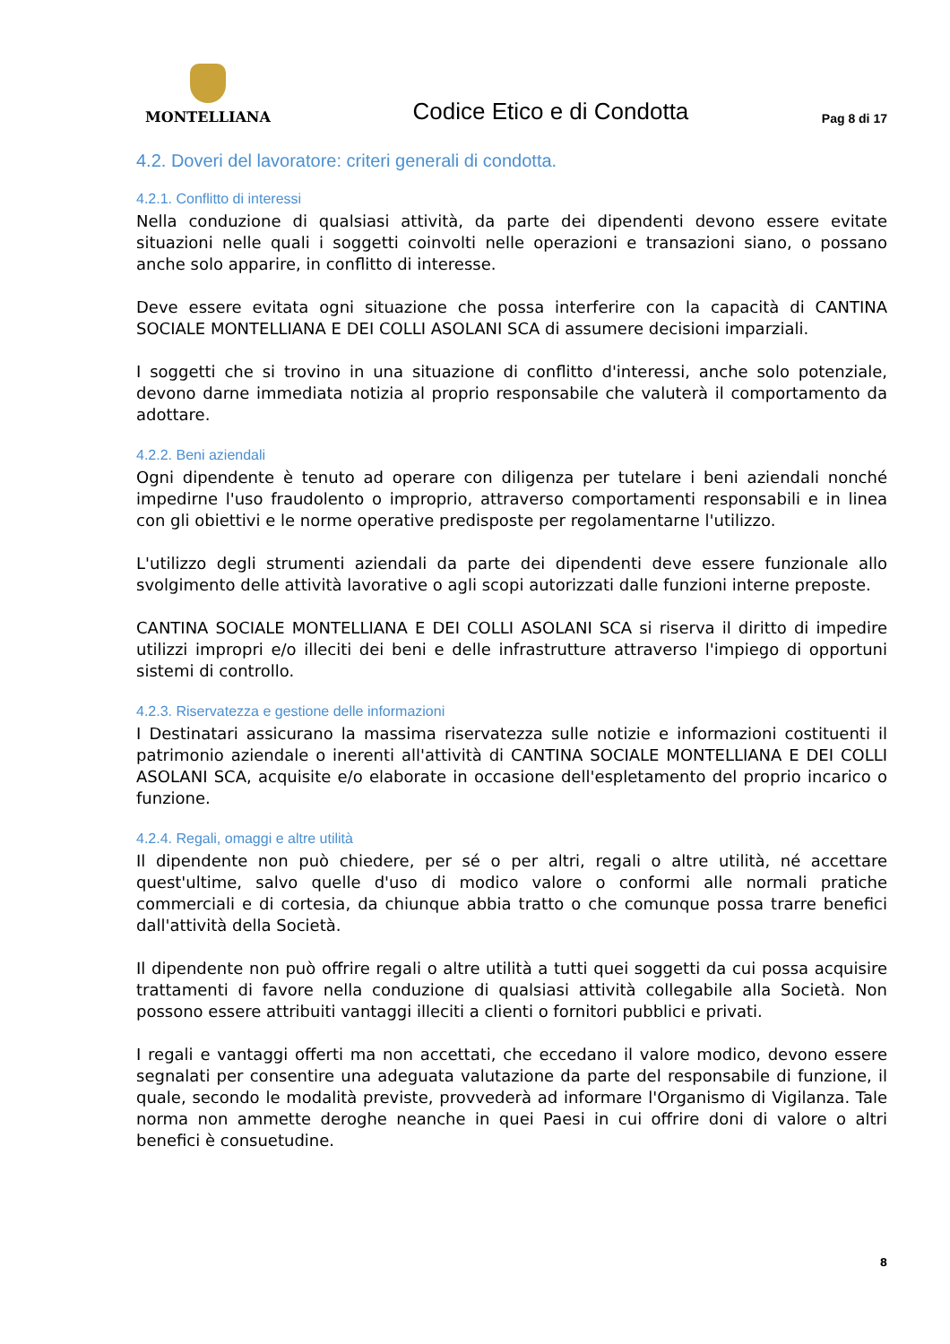MONTELLIANA
Codice Etico e di Condotta
Pag 8 di 17
4.2. Doveri del lavoratore: criteri generali di condotta.
4.2.1. Conflitto di interessi
Nella conduzione di qualsiasi attività, da parte dei dipendenti devono essere evitate situazioni nelle quali i soggetti coinvolti nelle operazioni e transazioni siano, o possano anche solo apparire, in conflitto di interesse.
Deve essere evitata ogni situazione che possa interferire con la capacità di CANTINA SOCIALE MONTELLIANA E DEI COLLI ASOLANI SCA di assumere decisioni imparziali.
I soggetti che si trovino in una situazione di conflitto d'interessi, anche solo potenziale, devono darne immediata notizia al proprio responsabile che valuterà il comportamento da adottare.
4.2.2. Beni aziendali
Ogni dipendente è tenuto ad operare con diligenza per tutelare i beni aziendali nonché impedirne l'uso fraudolento o improprio, attraverso comportamenti responsabili e in linea con gli obiettivi e le norme operative predisposte per regolamentarne l'utilizzo.
L'utilizzo degli strumenti aziendali da parte dei dipendenti deve essere funzionale allo svolgimento delle attività lavorative o agli scopi autorizzati dalle funzioni interne preposte.
CANTINA SOCIALE MONTELLIANA E DEI COLLI ASOLANI SCA si riserva il diritto di impedire utilizzi impropri e/o illeciti dei beni e delle infrastrutture attraverso l'impiego di opportuni sistemi di controllo.
4.2.3. Riservatezza e gestione delle informazioni
I Destinatari assicurano la massima riservatezza sulle notizie e informazioni costituenti il patrimonio aziendale o inerenti all'attività di CANTINA SOCIALE MONTELLIANA E DEI COLLI ASOLANI SCA, acquisite e/o elaborate in occasione dell'espletamento del proprio incarico o funzione.
4.2.4. Regali, omaggi e altre utilità
Il dipendente non può chiedere, per sé o per altri, regali o altre utilità, né accettare quest'ultime, salvo quelle d'uso di modico valore o conformi alle normali pratiche commerciali e di cortesia, da chiunque abbia tratto o che comunque possa trarre benefici dall'attività della Società.
Il dipendente non può offrire regali o altre utilità a tutti quei soggetti da cui possa acquisire trattamenti di favore nella conduzione di qualsiasi attività collegabile alla Società. Non possono essere attribuiti vantaggi illeciti a clienti o fornitori pubblici e privati.
I regali e vantaggi offerti ma non accettati, che eccedano il valore modico, devono essere segnalati per consentire una adeguata valutazione da parte del responsabile di funzione, il quale, secondo le modalità previste, provvederà ad informare l'Organismo di Vigilanza. Tale norma non ammette deroghe neanche in quei Paesi in cui offrire doni di valore o altri benefici è consuetudine.
8